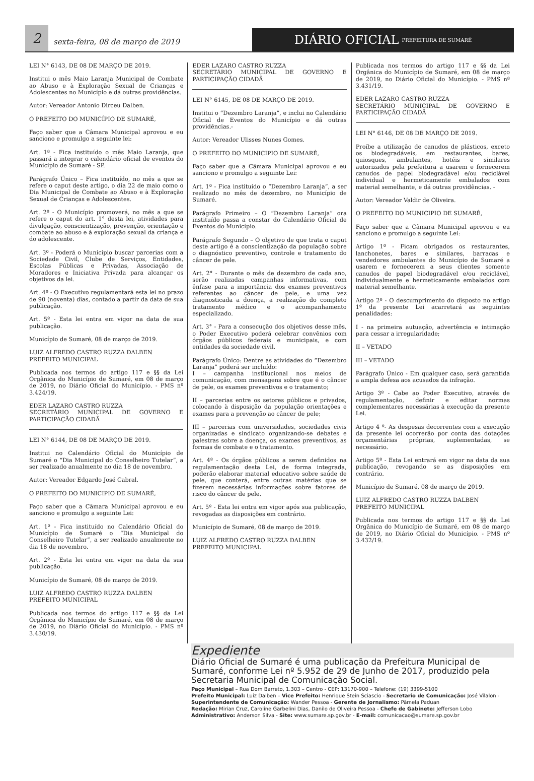2
sexta-feira, 08 de março de 2019
DIÁRIO OFICIAL PREFEITURA DE SUMARÉ
LEI N° 6143, DE 08 DE MARÇO DE 2019.
Institui o mês Maio Laranja Municipal de Combate ao Abuso e à Exploração Sexual de Crianças e Adolescentes no Município e dá outras providências.
Autor: Vereador Antonio Dirceu Dalben.
O PREFEITO DO MUNICÍPIO DE SUMARÉ,
Faço saber que a Câmara Municipal aprovou e eu sanciono e promulgo a seguinte lei:
Art. 1º - Fica instituído o mês Maio Laranja, que passará a integrar o calendário oficial de eventos do Município de Sumaré - SP.
Parágrafo Único – Fica instituído, no mês a que se refere o caput deste artigo, o dia 22 de maio como o Dia Municipal de Combate ao Abuso e à Exploração Sexual de Crianças e Adolescentes.
Art. 2º - O Município promoverá, no mês a que se refere o caput do art. 1° desta lei, atividades para divulgação, conscientização, prevenção, orientação e combate ao abuso e à exploração sexual da criança e do adolescente.
Art. 3º - Poderá o Município buscar parcerias com a Sociedade Civil, Clube de Serviços, Entidades, Escolas Públicas e Privadas, Associação de Moradores e Iniciativa Privada para alcançar os objetivos da lei.
Art. 4º - O Executivo regulamentará esta lei no prazo de 90 (noventa) dias, contado a partir da data de sua publicação.
Art. 5º - Esta lei entra em vigor na data de sua publicação.
Município de Sumaré, 08 de março de 2019.
LUIZ ALFREDO CASTRO RUZZA DALBEN
PREFEITO MUNICIPAL
Publicada nos termos do artigo 117 e §§ da Lei Orgânica do Município de Sumaré, em 08 de março de 2019, no Diário Oficial do Município. - PMS nº 3.424/19.
EDER LAZARO CASTRO RUZZA
SECRETÁRIO MUNICIPAL DE GOVERNO E PARTICIPAÇÃO CIDADÃ
LEI N° 6144, DE 08 DE MARÇO DE 2019.
Institui no Calendário Oficial do Município de Sumaré o “Dia Municipal do Conselheiro Tutelar”, a ser realizado anualmente no dia 18 de novembro.
Autor: Vereador Edgardo José Cabral.
O PREFEITO DO MUNICIPIO DE SUMARÉ,
Faço saber que a Câmara Municipal aprovou e eu sanciono e promulgo a seguinte Lei:
Art. 1º - Fica instituído no Calendário Oficial do Município de Sumaré o “Dia Municipal do Conselheiro Tutelar”, a ser realizado anualmente no dia 18 de novembro.
Art. 2º - Esta lei entra em vigor na data da sua publicação.
Município de Sumaré, 08 de março de 2019.
LUIZ ALFREDO CASTRO RUZZA DALBEN
PREFEITO MUNICIPAL
Publicada nos termos do artigo 117 e §§ da Lei Orgânica do Município de Sumaré, em 08 de março de 2019, no Diário Oficial do Município. - PMS nº 3.430/19.
EDER LAZARO CASTRO RUZZA
SECRETÁRIO MUNICIPAL DE GOVERNO E PARTICIPAÇÃO CIDADÃ
LEI N° 6145, DE 08 DE MARÇO DE 2019.
Institui o “Dezembro Laranja”, e inclui no Calendário Oficial de Eventos do Município e dá outras providências.-
Autor: Vereador Ulisses Nunes Gomes.
O PREFEITO DO MUNICIPIO DE SUMARÉ,
Faço saber que a Câmara Municipal aprovou e eu sanciono e promulgo a seguinte Lei:
Art. 1º - Fica instituído o “Dezembro Laranja”, a ser realizado no mês de dezembro, no Município de Sumaré.
Parágrafo Primeiro – O “Dezembro Laranja” ora instituído passa a constar do Calendário Oficial de Eventos do Município.
Parágrafo Segundo – O objetivo de que trata o caput deste artigo é a conscientização da população sobre o diagnóstico preventivo, controle e tratamento do câncer de pele.
Art. 2° - Durante o mês de dezembro de cada ano, serão realizadas campanhas informativas, com ênfase para a importância dos exames preventivos referentes ao câncer de pele, e uma vez diagnosticada a doença, a realização do completo tratamento médico e o acompanhamento especializado.
Art. 3° - Para a consecução dos objetivos desse mês, o Poder Executivo poderá celebrar convênios com órgãos públicos federais e municipais, e com entidades da sociedade civil.
Parágrafo Único: Dentre as atividades do “Dezembro Laranja” poderá ser incluído:
I – campanha institucional nos meios de comunicação, com mensagens sobre que é o câncer de pele, os exames preventivos e o tratamento;
II – parcerias entre os setores públicos e privados, colocando à disposição da população orientações e exames para a prevenção ao câncer de pele;
III – parcerias com universidades, sociedades civis organizadas e sindicato organizando-se debates e palestras sobre a doença, os exames preventivos, as formas de combate e o tratamento.
Art. 4º - Os órgãos públicos a serem definidos na regulamentação desta Lei, de forma integrada, poderão elaborar material educativo sobre saúde de pele, que conterá, entre outras matérias que se fizerem necessárias informações sobre fatores de risco do câncer de pele.
Art. 5º - Esta lei entra em vigor após sua publicação, revogadas as disposições em contrário.
Município de Sumaré, 08 de março de 2019.
LUIZ ALFREDO CASTRO RUZZA DALBEN
PREFEITO MUNICIPAL
Publicada nos termos do artigo 117 e §§ da Lei Orgânica do Município de Sumaré, em 08 de março de 2019, no Diário Oficial do Município. - PMS nº 3.431/19.
EDER LAZARO CASTRO RUZZA
SECRETÁRIO MUNICIPAL DE GOVERNO E PARTICIPAÇÃO CIDADÃ
LEI N° 6146, DE 08 DE MARÇO DE 2019.
Proíbe a utilização de canudos de plásticos, exceto os biodegradáveis, em restaurantes, bares, quiosques, ambulantes, hotéis e similares autorizados pela prefeitura a usarem e fornecerem canudos de papel biodegradável e/ou reciclável individual e hermeticamente embalados com material semelhante, e dá outras providências. -
Autor: Vereador Valdir de Oliveira.
O PREFEITO DO MUNICIPIO DE SUMARÉ,
Faço saber que a Câmara Municipal aprovou e eu sanciono e promulgo a seguinte Lei:
Artigo 1º - Ficam obrigados os restaurantes, lanchonetes, bares e similares, barracas e vendedores ambulantes do Município de Sumaré a usarem e fornecerem a seus clientes somente canudos de papel biodegradável e/ou reciclável, individualmente e hermeticamente embalados com material semelhante.
Artigo 2º - O descumprimento do disposto no artigo 1º da presente Lei acarretará as seguintes penalidades:
I - na primeira autuação, advertência e intimação para cessar a irregularidade;
II – VETADO
III – VETADO
Parágrafo Único - Em qualquer caso, será garantida a ampla defesa aos acusados da infração.
Artigo 3º - Cabe ao Poder Executivo, através de regulamentação, definir e editar normas complementares necessárias à execução da presente Lei.
Artigo 4 º- As despesas decorrentes com a execução da presente lei ocorrerão por conta das dotações orçamentárias próprias, suplementadas, se necessário.
Artigo 5º - Esta Lei entrará em vigor na data da sua publicação, revogando se as disposições em contrário.
Município de Sumaré, 08 de março de 2019.
LUIZ ALFREDO CASTRO RUZZA DALBEN
PREFEITO MUNICIPAL
Publicada nos termos do artigo 117 e §§ da Lei Orgânica do Município de Sumaré, em 08 de março de 2019, no Diário Oficial do Município. - PMS nº 3.432/19.
Expediente
Diário Oficial de Sumaré é uma publicação da Prefeitura Municipal de Sumaré, conforme Lei nº 5.952 de 29 de Junho de 2017, produzido pela Secretaria Municipal de Comunicação Social.
Paço Municipal – Rua Dom Barreto, 1.303 – Centro - CEP: 13170-900 – Telefone: (19) 3399-5100
Prefeito Municipal: Luiz Dalben – Vice Prefeito: Henrique Stein Sciascio - Secretario de Comunicação: José Vilalon - Superintendente de Comunicação: Wander Pessoa - Gerente de Jornalismo: Pâmela Paduan
Redação: Mirian Cruz, Caroline Garbelini Dias, Danilo de Oliveira Pessoa - Chefe de Gabinete: Jefferson Lobo
Administrativo: Anderson Silva - Site: www.sumare.sp.gov.br - E-mail: comunicacao@sumare.sp.gov.br